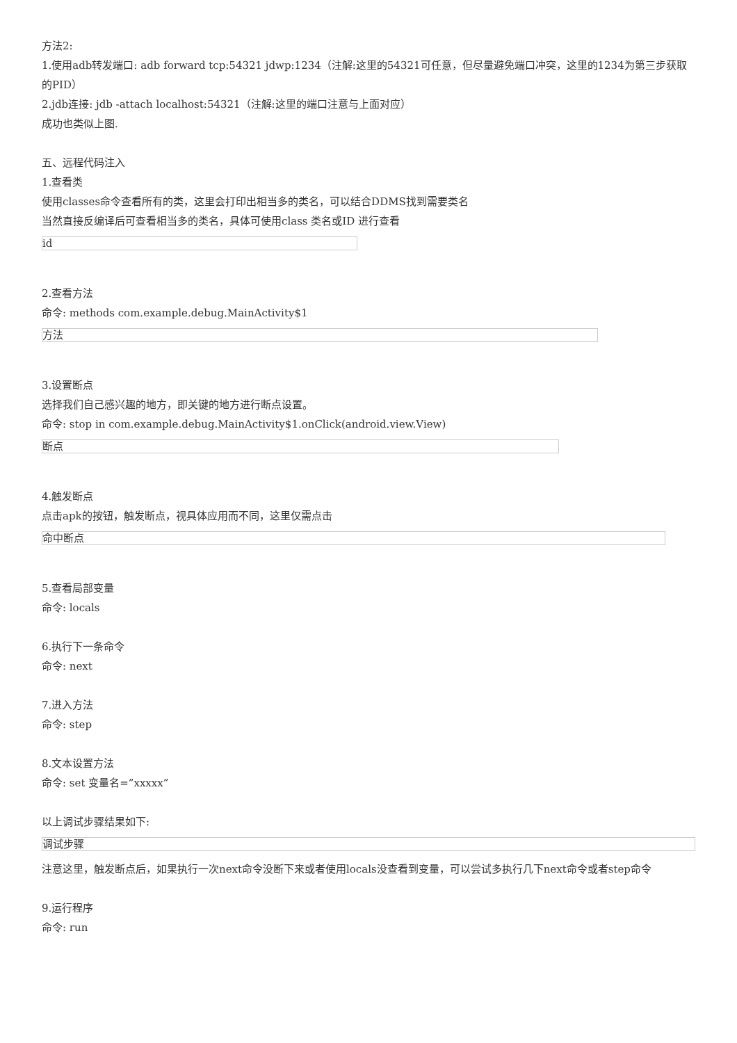方法2:
1.使用adb转发端口: adb forward tcp:54321 jdwp:1234（注解:这里的54321可任意，但尽量避免端口冲突，这里的1234为第三步获取的PID）
2.jdb连接: jdb -attach localhost:54321（注解:这里的端口注意与上面对应）
成功也类似上图.
五、远程代码注入
1.查看类
使用classes命令查看所有的类，这里会打印出相当多的类名，可以结合DDMS找到需要类名
当然直接反编译后可查看相当多的类名，具体可使用class 类名或ID 进行查看
id
2.查看方法
命令: methods com.example.debug.MainActivity$1
方法
3.设置断点
选择我们自己感兴趣的地方，即关键的地方进行断点设置。
命令: stop in com.example.debug.MainActivity$1.onClick(android.view.View)
断点
4.触发断点
点击apk的按钮，触发断点，视具体应用而不同，这里仅需点击
命中断点
5.查看局部变量
命令: locals
6.执行下一条命令
命令: next
7.进入方法
命令: step
8.文本设置方法
命令: set 变量名=”xxxxx”
以上调试步骤结果如下:
调试步骤
注意这里，触发断点后，如果执行一次next命令没断下来或者使用locals没查看到变量，可以尝试多执行几下next命令或者step命令
9.运行程序
命令: run